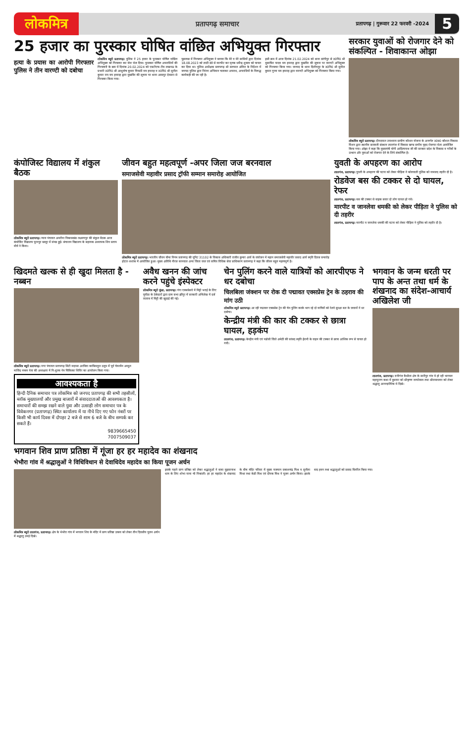लोकमित्र
प्रतापगढ़ समाचार
प्रतापगढ़ | गुरूवार 22 फरवरी -2024
5
25 हजार का पुरस्कार घोषित वांछित अभियुक्त गिरफ्तार
हत्या के प्रयास का आरोपी गिरफ्तार पुलिस ने तीन वारण्टी को दबोचा
लोकमित्र ब्यूरो प्रतापगढ़। पुलिस ने 25 हजार के पुरस्कार घोषित वांछित अभियुक्त को गिरफ्तार कर जेल भेज दिया। पुरस्कार घोषित अपराधियों की गिरफ्तारी के क्रम में दिनांक 20.02.2024 को एसटीएफ टीम लखनऊ के प्रभारी उ0नि0 श्री आशुतोष कुमार त्रिपाठी मय हमराह व उ0नि0 श्री सुनील कुमार राय मय हमराह द्वारा मुखबिर की सूचना पर थाना आसपुर देवसरा से गिरफ्तार किया गया।
पूछताछ में गिरफ्तार अभियुक्त ने बताया कि मेरे व मेरे साथियों द्वारा दिनांक 18.08.2023 को लाठी डंडे से मारपीट कर मृतक धर्मेन्द्र शुक्ला को घायल कर दिया था। पुलिस अधीक्षक प्रतापगढ़ श्री सतपाल अंतिल के निर्देशन में जनपद पुलिस द्वारा निरंतर अभियान चलाकर अपराध, अपराधियों के विरूद्ध कार्यवाही की जा रही है।
इसी क्रम में आज दिनांक 21.02.2024 को थाना सांगीपुर से उ0नि0 श्री मुसाफिर यादव मय हमराह द्वारा मुखबिर की सूचना पर वारण्टी अभियुक्त को गिरफ्तार किया गया। जनपद के थाना दिलीपपुर के उ0नि0 श्री सुनील कुमार गुप्ता मय हमराह द्वारा वारण्टी अभियुक्त को गिरफ्तार किया गया।
सरकार युवाओं को रोजगार देने को संकल्पित - शिवाकान्त ओझा
लोकमित्र ब्यूरो प्रतापगढ़। दीनदयाल उपाध्याय ग्रामीण कौशल योजना के अन्तर्गत उ0प्र0 कौशल विकास मिशन द्वारा स्थानीय सरस्वती संस्थान लालगंज में विकास खण्ड स्तरीय वृहद रोजगार मेला आयोजित किया गया। ओझा ने कहा कि मुख्यमंत्री योगी आदित्यनाथ जी की सरकार प्रदेश के विकास व गरीबों के उत्थान और युवाओं को रोजगार देने के लिये संकल्पित है।
कंपोजिस्ट विद्यालय में शंकुल बैठक
लोकमित्र ब्यूरो प्रतापगढ़। न्याय पंचायत अमरौना विकासखंड लक्ष्मणपुर की संकुल बैठक आज कंपोजिट विद्यालय पूरनपुर खजूर में संपन्न हुई। संचालन विद्यालय के सहायक अध्यापक शिव प्रताप मौर्य ने किया।
जीवन बहुत महत्वपूर्ण -अपर जिला जज बरनवाल
समाजसेवी महावीर प्रसाद ट्रॉफी सम्मान समारोह आयोजित
लोकमित्र ब्यूरो प्रतापगढ़। भारतीय जीवन बीमा निगम प्रतापगढ़ की यूनिट 31102 के विकास अधिकारी राजीव कुमार आर्य के संयोजन में महान समाजसेवी महावीर प्रसाद आर्य स्मृति दिवस समारोह होटल शशांक में आयोजित हुआ। मुख्य अतिथि नीरज बरनवाल अपर जिला जज एवं सचिव विधिक सेवा प्राधिकरण प्रतापगढ़ ने कहा कि जीवन बहुत महत्वपूर्ण है।
युवती के अपहरण का आरोप
लालगंज, प्रतापगढ़। युवती के अपहरण की घटना को लेकर पीड़िता ने कोतवाली पुलिस को नामजद तहरीर दी है।
रोडवेज बस की टक्कर से दो घायल, रेफर
लालगंज, प्रतापगढ़। बस की टक्कर से बाइक सवार दो लोग घायल हो गये।
मारपीट व जानलेवा धमकी को लेकर पीड़िता ने पुलिस को दी तहरीर
लालगंज, प्रतापगढ़। मारपीट व जानलेवा धमकी की घटना को लेकर पीड़िता ने पुलिस को तहरीर दी है।
खिदमते खल्क से ही खुदा मिलता है - नब्बन
लोकमित्र ब्यूरो प्रतापगढ़। नगर पंचायत प्रतापगढ़ सिटी मदरसा अरबिया काफ़िय़तुल उलूम में पूर्व चेयरमैन अब्दुल माजिद नब्बन नेता की अध्यक्षता में नि:शुल्क नेत्र चिकित्सा शिविर का आयोजन किया गया।
आवश्यकता है
हिन्दी दैनिक समाचार पत्र लोकमित्र को जनपद प्रतापगढ़ की सभी तहसीलों, ब्लॉक मुख्यालयों और प्रमुख बाजारों में संवाददाताओं की आवश्यकता है। समाचारों की समझ रखने वाले युवा और उत्साही लोग समाचार पत्र के विवेकनगर (प्रतापगढ़) स्थित कार्यालय में या नीचे दिए गए फोन नंबरों पर किसी भी कार्य दिवस में दोपहर 2 बजे से शाम 6 बजे के बीच सम्पर्क कर सकते हैं।
9839665450
7007509037
अवैध खनन की जांच करने पहुंचे इंस्पेक्टर
लोकमित्र ब्यूरो कुंडा, प्रतापगढ़। गंगा एक्सप्रेसवे में मिट्टी भराई के लिए यूपीडा के ठेकेदारों द्वारा ग्राम सभा झींगुर में सरकारी अभिलेख में दर्ज तालाब में मिट्टी की खुदाई की गई।
चेन पुलिंग करने वाले यात्रियों को आरपीएफ ने धर दबोचा
चिलबिला जंक्शन पर रोक दी पद्मावत एक्सप्रेस ट्रेन के ठहराव की मांग उठी
लोकमित्र ब्यूरो प्रतापगढ़। आ रही पद्मावत एक्सप्रेस ट्रेन की चेन पुलिंग करके भाग रहे दो यात्रियों को रेलवे सुरक्षा बल के जवानों ने धर दबोचा।
केन्द्रीय मंत्री की कार की टक्कर से छात्रा घायल, हड़कंप
लालगंज, प्रतापगढ़। केन्द्रीय मंत्री एवं पडोसी जिले अमेठी की सांसद स्मृति ईरानी के वाहन की टक्कर से छात्रा आंशिक रूप से घायल हो गयी।
भगवान के जन्म धरती पर पाप के अन्त तथा धर्म के शंखनाद का संदेश-आचार्य अखिलेश जी
लालगंज, प्रतापगढ़। रानीगंज कैथौला क्षेत्र के सारीपुर गांव मे हो रही भागवत महापुराण कथा में बुधवार को श्रीकृष्ण जन्मोत्सव तथा श्रीरामावतार को लेकर श्रद्धालु आनन्दातिरेक मे दिखे।
भगवान शिव प्राण प्रतिष्ठा में गूंजा हर हर महादेव का शंखनाद
भेभौरा गांव में श्रद्धालुओं ने विधिविधान से देवाधिदेव महादेव का किया पूजन अर्चन
लोकमित्र ब्यूरो लालगंज, प्रतापगढ़। क्षेत्र के भेभौरा गांव में भगवान शिव के मंदिर में प्राण प्रतिष्ठा उत्सव को लेकर तीन दिवसीय पूजन अर्चन में श्रद्धालु उमड़े दिखे।
इसके पहले प्राण प्रतिष्ठा को लेकर श्रद्धालुओं ने बाबा घुइसरनाथ धाम के लिए शोभा यात्रा भी निकाली। हर हर महादेव के शंखनाद के बीच मंदिर परिसर में मुख्य यजमान प्रकाशचंद्र मिश्र व सुनीता मिश्रा तथा केडी मिश्र एवं दीपक मिश्र ने पूजन अर्चन किया। इसके बाद हवन तथा श्रद्धालुओं को प्रसाद वितरित किया गया।